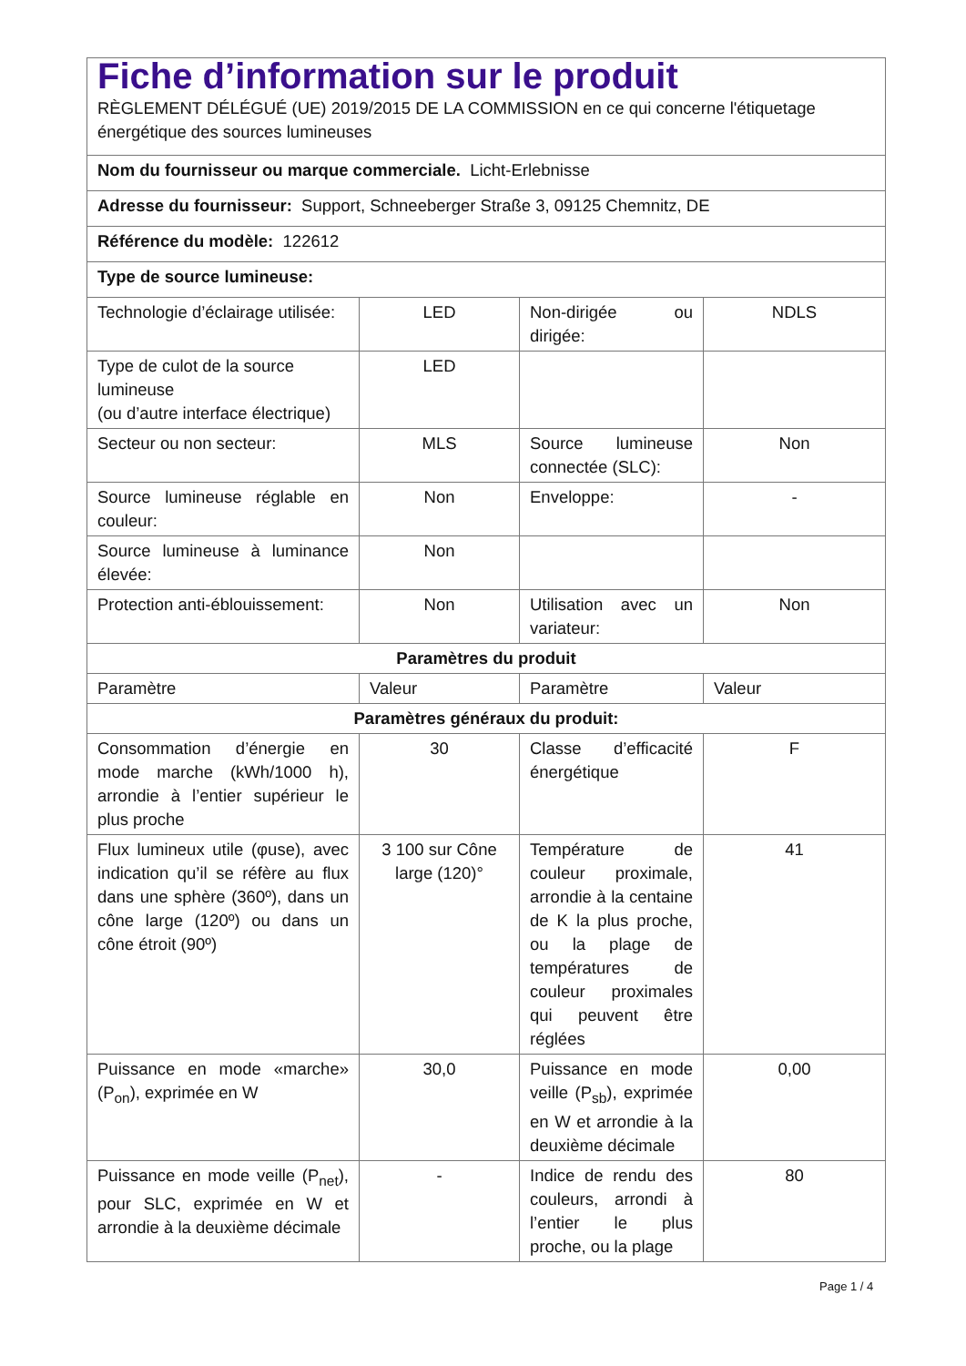Fiche d’information sur le produit
RÈGLEMENT DÉLÉGUÉ (UE) 2019/2015 DE LA COMMISSION en ce qui concerne l'étiquetage énergétique des sources lumineuses
| Nom du fournisseur ou marque commerciale. Licht-Erlebnisse | | | |
| Adresse du fournisseur: Support, Schneeberger Straße 3, 09125 Chemnitz, DE | | | |
| Référence du modèle: 122612 | | | |
| Type de source lumineuse: | | | |
| Technologie d’éclairage utilisée: | LED | Non-dirigée ou dirigée: | NDLS |
| Type de culot de la source lumineuse (ou d’autre interface électrique) | LED | | |
| Secteur ou non secteur: | MLS | Source lumineuse connectée (SLC): | Non |
| Source lumineuse réglable en couleur: | Non | Enveloppe: | - |
| Source lumineuse à luminance élevée: | Non | | |
| Protection anti-éblouissement: | Non | Utilisation avec un variateur: | Non |
| Paramètres du produit | | | |
| Paramètre | Valeur | Paramètre | Valeur |
| Paramètres généraux du produit: | | | |
| Consommation d’énergie en mode marche (kWh/1000 h), arrondie à l’entier supérieur le plus proche | 30 | Classe d’efficacité énergétique | F |
| Flux lumineux utile (φuse), avec indication qu’il se réfère au flux dans une sphère (360º), dans un cône large (120º) ou dans un cône étroit (90º) | 3 100 sur Cône large (120)° | Température de couleur proximale, arrondie à la centaine de K la plus proche, ou la plage de températures de couleur proximales qui peuvent être réglées | 41 |
| Puissance en mode «marche» (P<sub>on</sub>), exprimée en W | 30,0 | Puissance en mode veille (P<sub>sb</sub>), exprimée en W et arrondie à la deuxième décimale | 0,00 |
| Puissance en mode veille (P<sub>net</sub>), pour SLC, exprimée en W et arrondie à la deuxième décimale | - | Indice de rendu des couleurs, arrondi à l’entier le plus proche, ou la plage | 80 |
Page 1 / 4